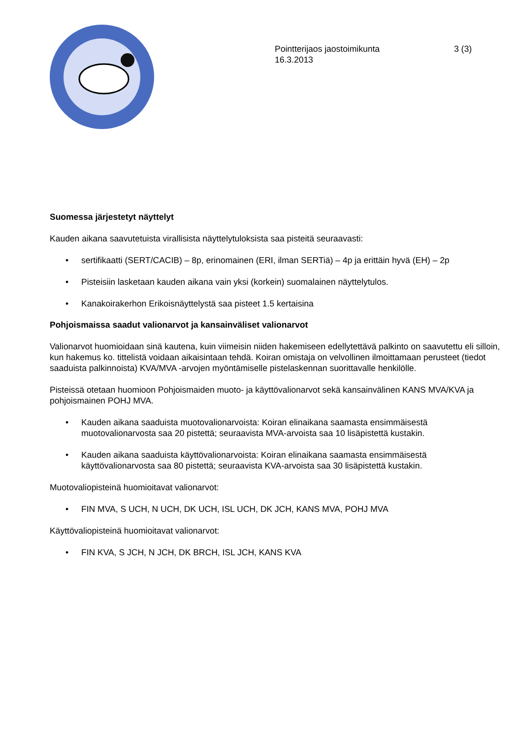Pointterijaos jaostoimikunta
16.3.2013
3 (3)
Suomessa järjestetyt näyttelyt
Kauden aikana saavutetuista virallisista näyttelytuloksista saa pisteitä seuraavasti:
• sertifikaatti (SERT/CACIB) – 8p, erinomainen (ERI, ilman SERTiä) – 4p ja erittäin hyvä (EH) – 2p
• Pisteisiin lasketaan kauden aikana vain yksi (korkein) suomalainen näyttelytulos.
• Kanakoirakerhon Erikoisnäyttelystä saa pisteet 1.5 kertaisina
Pohjoismaissa saadut valionarvot ja kansainväliset valionarvot
Valionarvot huomioidaan sinä kautena, kuin viimeisin niiden hakemiseen edellytettävä palkinto on saavutettu eli silloin, kun hakemus ko. tittelistä voidaan aikaisintaan tehdä. Koiran omistaja on velvollinen ilmoittamaan perusteet (tiedot saaduista palkinnoista) KVA/MVA -arvojen myöntämiselle pistelaskennan suorittavalle henkilölle.
Pisteissä otetaan huomioon Pohjoismaiden muoto- ja käyttövalionarvot sekä kansainvälinen KANS MVA/KVA ja pohjoismainen POHJ MVA.
• Kauden aikana saaduista muotovalionarvoista: Koiran elinaikana saamasta ensimmäisestä muotovalionarvosta saa 20 pistettä; seuraavista MVA-arvoista saa 10 lisäpistettä kustakin.
• Kauden aikana saaduista käyttövalionarvoista: Koiran elinaikana saamasta ensimmäisestä käyttövalionarvosta saa 80 pistettä; seuraavista KVA-arvoista saa 30 lisäpistettä kustakin.
Muotovaliopisteinä huomioitavat valionarvot:
• FIN MVA, S UCH, N UCH, DK UCH, ISL UCH, DK JCH, KANS MVA, POHJ MVA
Käyttövaliopisteinä huomioitavat valionarvot:
• FIN KVA, S JCH, N JCH, DK BRCH, ISL JCH, KANS KVA